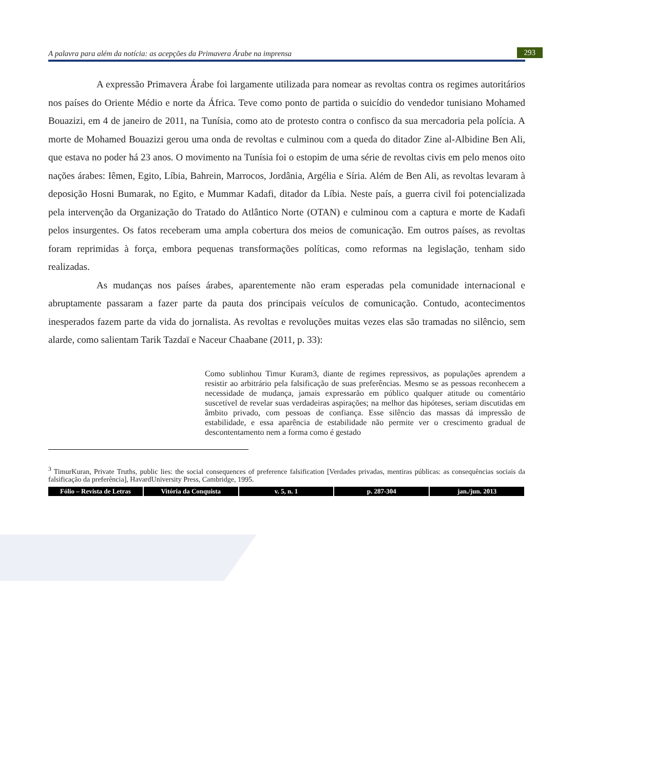A palavra para além da notícia: as acepções da Primavera Árabe na imprensa 293
A expressão Primavera Árabe foi largamente utilizada para nomear as revoltas contra os regimes autoritários nos países do Oriente Médio e norte da África. Teve como ponto de partida o suicídio do vendedor tunisiano Mohamed Bouazizi, em 4 de janeiro de 2011, na Tunísia, como ato de protesto contra o confisco da sua mercadoria pela polícia. A morte de Mohamed Bouazizi gerou uma onda de revoltas e culminou com a queda do ditador Zine al-Albidine Ben Ali, que estava no poder há 23 anos. O movimento na Tunísia foi o estopim de uma série de revoltas civis em pelo menos oito nações árabes: Iêmen, Egito, Líbia, Bahrein, Marrocos, Jordânia, Argélia e Síria. Além de Ben Ali, as revoltas levaram à deposição Hosni Bumarak, no Egito, e Mummar Kadafi, ditador da Líbia. Neste país, a guerra civil foi potencializada pela intervenção da Organização do Tratado do Atlântico Norte (OTAN) e culminou com a captura e morte de Kadafi pelos insurgentes. Os fatos receberam uma ampla cobertura dos meios de comunicação. Em outros países, as revoltas foram reprimidas à força, embora pequenas transformações políticas, como reformas na legislação, tenham sido realizadas.
As mudanças nos países árabes, aparentemente não eram esperadas pela comunidade internacional e abruptamente passaram a fazer parte da pauta dos principais veículos de comunicação. Contudo, acontecimentos inesperados fazem parte da vida do jornalista. As revoltas e revoluções muitas vezes elas são tramadas no silêncio, sem alarde, como salientam Tarik Tazdaï e Naceur Chaabane (2011, p. 33):
Como sublinhou Timur Kuram3, diante de regimes repressivos, as populações aprendem a resistir ao arbitrário pela falsificação de suas preferências. Mesmo se as pessoas reconhecem a necessidade de mudança, jamais expressarão em público qualquer atitude ou comentário suscetível de revelar suas verdadeiras aspirações; na melhor das hipóteses, seriam discutidas em âmbito privado, com pessoas de confiança. Esse silêncio das massas dá impressão de estabilidade, e essa aparência de estabilidade não permite ver o crescimento gradual de descontentamento nem a forma como é gestado
<sup>3</sup> TimurKuran, Private Truths, public lies: the social consequences of preference falsification [Verdades privadas, mentiras públicas: as consequências sociais da falsificação da preferência], HavardUniversity Press, Cambridge, 1995.
Fólio – Revista de Letras Vitória da Conquista v. 5, n. 1 p. 287-304 jan./jun. 2013